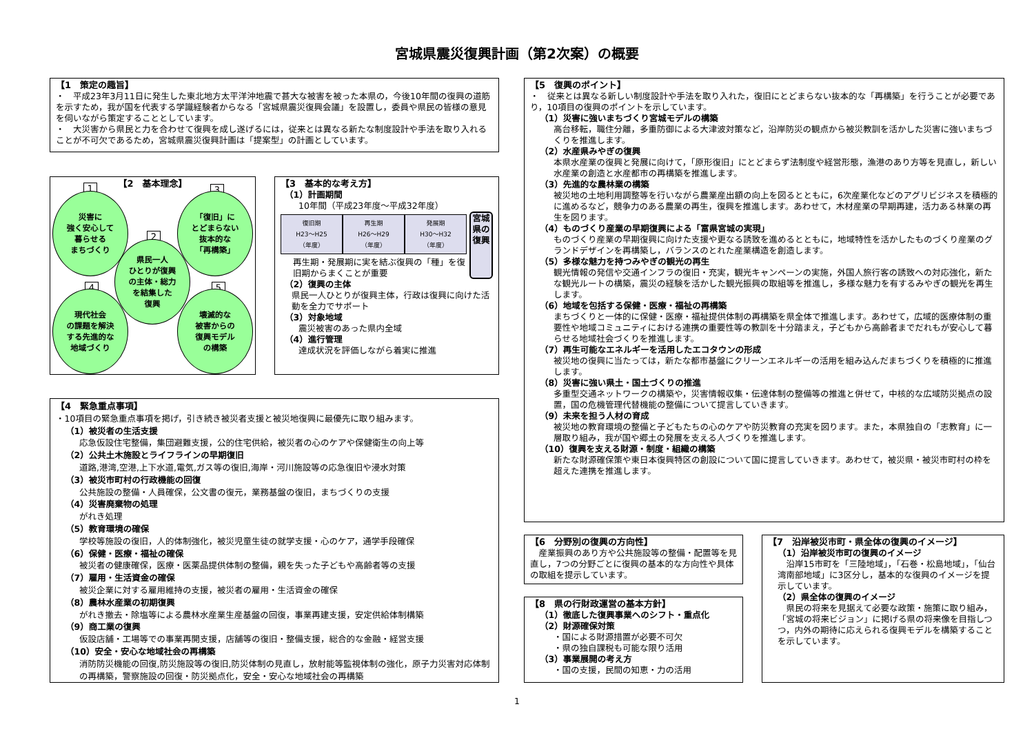宮城県震災復興計画（第2次案）の概要
【1　策定の趣旨】
・　平成23年3月11日に発生した東北地方太平洋沖地震で甚大な被害を被った本県の，今後10年間の復興の道筋を示すため，我が国を代表する学識経験者からなる「宮城県震災復興会議」を設置し，委員や県民の皆様の意見を伺いながら策定することとしています。
・　大災害から県民と力を合わせて復興を成し遂げるには，従来とは異なる新たな制度設計や手法を取り入れることが不可欠であるため，宮城県震災復興計画は「提案型」の計画としています。
【2　基本理念】
1
災害に
強く安心して
暮らせる
まちづくり
3
「復旧」に
とどまらない
抜本的な
「再構築」
2
県民一人
ひとりが復興
の主体・総力
を結集した
復興
4
現代社会
の課題を解決
する先進的な
地域づくり
5
壊滅的な
被害からの
復興モデル
の構築
【3　基本的な考え方】
（1）計画期間
10年間（平成23年度～平成32年度）
復旧期
H23～H25
（年度）
再生期
H26～H29
（年度）
発展期
H30～H32
（年度）
再生期・発展期に実を結ぶ復興の「種」を復旧期からまくことが重要
宮城県の復興
（2）復興の主体
県民一人ひとりが復興主体，行政は復興に向けた活動を全力でサポート
（3）対象地域
震災被害のあった県内全域
（4）進行管理
達成状況を評価しながら着実に推進
【4　緊急重点事項】
・10項目の緊急重点事項を掲げ，引き続き被災者支援と被災地復興に最優先に取り組みます。
（1）被災者の生活支援
応急仮設住宅整備，集団避難支援，公的住宅供給，被災者の心のケアや保健衛生の向上等
（2）公共土木施設とライフラインの早期復旧
道路,港湾,空港,上下水道,電気,ガス等の復旧,海岸・河川施設等の応急復旧や浸水対策
（3）被災市町村の行政機能の回復
公共施設の整備・人員確保，公文書の復元，業務基盤の復旧，まちづくりの支援
（4）災害廃棄物の処理
がれき処理
（5）教育環境の確保
学校等施設の復旧，人的体制強化，被災児童生徒の就学支援・心のケア，通学手段確保
（6）保健・医療・福祉の確保
被災者の健康確保，医療・医薬品提供体制の整備，親を失った子どもや高齢者等の支援
（7）雇用・生活資金の確保
被災企業に対する雇用維持の支援，被災者の雇用・生活資金の確保
（8）農林水産業の初期復興
がれき撤去・除塩等による農林水産業生産基盤の回復，事業再建支援，安定供給体制構築
（9）商工業の復興
仮設店舗・工場等での事業再開支援，店舗等の復旧・整備支援，総合的な金融・経営支援
（10）安全・安心な地域社会の再構築
消防防災機能の回復,防災施設等の復旧,防災体制の見直し，放射能等監視体制の強化，原子力災害対応体制の再構築，警察施設の回復・防災拠点化，安全・安心な地域社会の再構築
【5　復興のポイント】
・　従来とは異なる新しい制度設計や手法を取り入れた，復旧にとどまらない抜本的な「再構築」を行うことが必要であり，10項目の復興のポイントを示しています。
（1）災害に強いまちづくり宮城モデルの構築
高台移転，職住分離，多重防御による大津波対策など，沿岸防災の観点から被災教訓を活かした災害に強いまちづくりを推進します。
（2）水産県みやぎの復興
本県水産業の復興と発展に向けて，「原形復旧」にとどまらず法制度や経営形態，漁港のあり方等を見直し，新しい水産業の創造と水産都市の再構築を推進します。
（3）先進的な農林業の構築
被災地の土地利用調整等を行いながら農業産出額の向上を図るとともに，6次産業化などのアグリビジネスを積極的に進めるなど，競争力のある農業の再生，復興を推進します。あわせて，木材産業の早期再建，活力ある林業の再生を図ります。
（4）ものづくり産業の早期復興による「富県宮城の実現」
ものづくり産業の早期復興に向けた支援や更なる誘致を進めるとともに，地域特性を活かしたものづくり産業のグランドデザインを再構築し，バランスのとれた産業構造を創造します。
（5）多様な魅力を持つみやぎの観光の再生
観光情報の発信や交通インフラの復旧・充実，観光キャンペーンの実施，外国人旅行客の誘致への対応強化，新たな観光ルートの構築，震災の経験を活かした観光振興の取組等を推進し，多様な魅力を有するみやぎの観光を再生します。
（6）地域を包括する保健・医療・福祉の再構築
まちづくりと一体的に保健・医療・福祉提供体制の再構築を県全体で推進します。あわせて，広域的医療体制の重要性や地域コミュニティにおける連携の重要性等の教訓を十分踏まえ，子どもから高齢者までだれもが安心して暮らせる地域社会づくりを推進します。
（7）再生可能なエネルギーを活用したエコタウンの形成
被災地の復興に当たっては，新たな都市基盤にクリーンエネルギーの活用を組み込んだまちづくりを積極的に推進します。
（8）災害に強い県土・国土づくりの推進
多重型交通ネットワークの構築や，災害情報収集・伝達体制の整備等の推進と併せて，中核的な広域防災拠点の設置，国の危機管理代替機能の整備について提言していきます。
（9）未来を担う人材の育成
被災地の教育環境の整備と子どもたちの心のケアや防災教育の充実を図ります。また，本県独自の「志教育」に一層取り組み，我が国や郷土の発展を支える人づくりを推進します。
（10）復興を支える財源・制度・組織の構築
新たな財源確保策や東日本復興特区の創設について国に提言していきます。あわせて，被災県・被災市町村の枠を超えた連携を推進します。
【6　分野別の復興の方向性】
　産業振興のあり方や公共施設等の整備・配置等を見直し，7つの分野ごとに復興の基本的な方向性や具体の取組を提示しています。
【8　県の行財政運営の基本方針】
（1）徹底した復興事業へのシフト・重点化
（2）財源確保対策
・国による財源措置が必要不可欠
・県の独自課税も可能な限り活用
（3）事業展開の考え方
・国の支援，民間の知恵・力の活用
【7　沿岸被災市町・県全体の復興のイメージ】
（1）沿岸被災市町の復興のイメージ
　沿岸15市町を「三陸地域」，「石巻・松島地域」，「仙台湾南部地域」に3区分し，基本的な復興のイメージを提示しています。
（2）県全体の復興のイメージ
　県民の将来を見据えて必要な政策・施策に取り組み，「宮城の将来ビジョン」に掲げる県の将来像を目指しつつ，内外の期待に応えられる復興モデルを構築することを示しています。
1